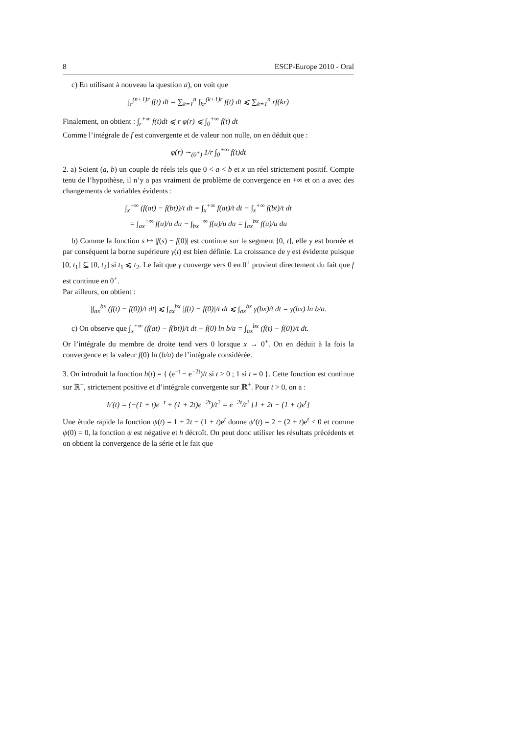8 ESCP-Europe 2010 - Oral
c) En utilisant à nouveau la question a), on voit que
∫<sub>r</sub><sup>(n+1)r</sup> f(t) dt = ∑<sub>k=1</sub><sup>n</sup> ∫<sub>kr</sub><sup>(k+1)r</sup> f(t) dt ⩽ ∑<sub>k=1</sub><sup>n</sup> rf(kr)
Finalement, on obtient : ∫<sub>r</sub><sup>+∞</sup> f(t)dt ⩽ r φ(r) ⩽ ∫<sub>0</sub><sup>+∞</sup> f(t) dt
Comme l’intégrale de f est convergente et de valeur non nulle, on en déduit que :
φ(r) ∼<sub>(0<sup>+</sup>)</sub> 1/r ∫<sub>0</sub><sup>+∞</sup> f(t)dt
2. a) Soient (a, b) un couple de réels tels que 0 < a < b et x un réel strictement positif. Compte tenu de l’hypothèse, il n’y a pas vraiment de problème de convergence en +∞ et on a avec des changements de variables évidents :
∫<sub>x</sub><sup>+∞</sup> (f(at) − f(bt))/t dt = ∫<sub>x</sub><sup>+∞</sup> f(at)/t dt − ∫<sub>x</sub><sup>+∞</sup> f(bt)/t dt
= ∫<sub>ax</sub><sup>+∞</sup> f(u)/u du − ∫<sub>bx</sub><sup>+∞</sup> f(u)/u du = ∫<sub>ax</sub><sup>bx</sup> f(u)/u du
b) Comme la fonction s ↦ |f(s) − f(0)| est continue sur le segment [0, t], elle y est bornée et par conséquent la borne supérieure γ(t) est bien définie. La croissance de γ est évidente puisque [0, t<sub>1</sub>] ⊆ [0, t<sub>2</sub>] si t<sub>1</sub> ⩽ t<sub>2</sub>. Le fait que γ converge vers 0 en 0<sup>+</sup> provient directement du fait que f est continue en 0<sup>+</sup>.
Par ailleurs, on obtient :
|∫<sub>ax</sub><sup>bx</sup> (f(t) − f(0))/t dt| ⩽ ∫<sub>ax</sub><sup>bx</sup> |f(t) − f(0)|/t dt ⩽ ∫<sub>ax</sub><sup>bx</sup> γ(bx)/t dt = γ(bx) ln b/a.
c) On observe que ∫<sub>x</sub><sup>+∞</sup> (f(at) − f(bt))/t dt − f(0) ln b/a = ∫<sub>ax</sub><sup>bx</sup> (f(t) − f(0))/t dt.
Or l’intégrale du membre de droite tend vers 0 lorsque x → 0<sup>+</sup>. On en déduit à la fois la convergence et la valeur f(0) ln (b/a) de l’intégrale considérée.
3. On introduit la fonction h(t) = { (e<sup>−t</sup> − e<sup>−2t</sup>)/t si t > 0 ; 1 si t = 0 }. Cette fonction est continue sur ℝ<sup>+</sup>, strictement positive et d’intégrale convergente sur ℝ<sup>+</sup>. Pour t > 0, on a :
h′(t) = (−(1 + t)e<sup>−t</sup> + (1 + 2t)e<sup>−2t</sup>)/t<sup>2</sup> = e<sup>−2t</sup>/t<sup>2</sup> [1 + 2t − (1 + t)e<sup>t</sup>]
Une étude rapide la fonction ψ(t) = 1 + 2t − (1 + t)e<sup>t</sup> donne ψ′(t) = 2 − (2 + t)e<sup>t</sup> < 0 et comme ψ(0) = 0, la fonction ψ est négative et h décroît. On peut donc utiliser les résultats précédents et on obtient la convergence de la série et le fait que